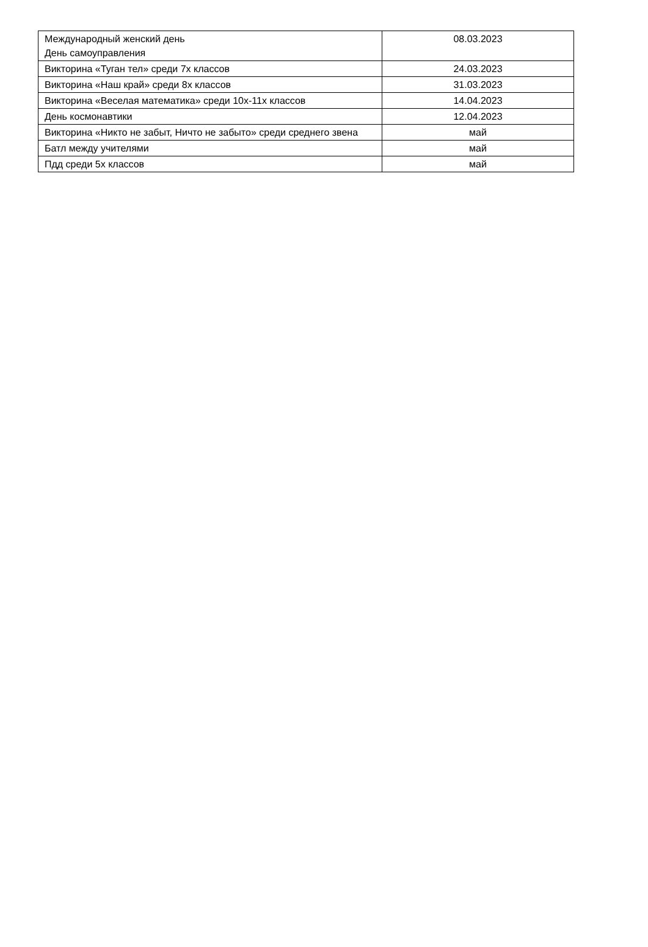| Международный женский день День самоуправления | 08.03.2023 |
| Викторина «Туган тел» среди 7х классов | 24.03.2023 |
| Викторина «Наш край» среди 8х классов | 31.03.2023 |
| Викторина «Веселая математика» среди 10х-11х классов | 14.04.2023 |
| День космонавтики | 12.04.2023 |
| Викторина «Никто не забыт, Ничто не забыто» среди среднего звена | май |
| Батл между учителями | май |
| Пдд среди 5х классов | май |